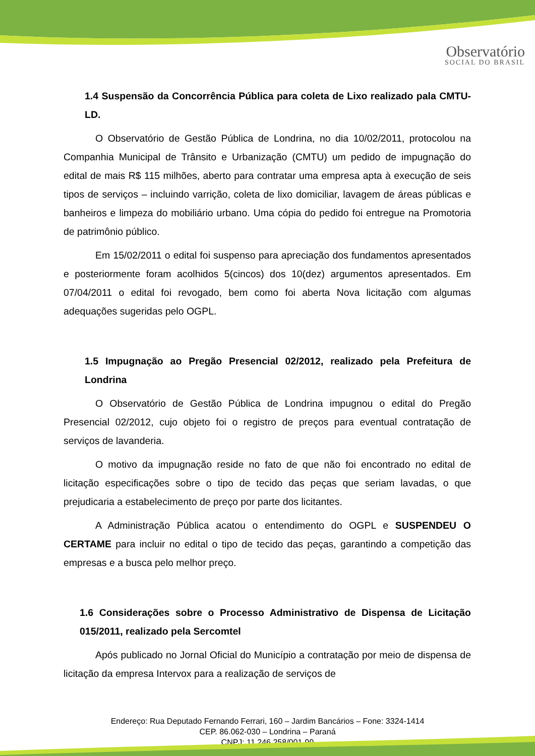Observatório
SOCIAL DO BRASIL
1.4 Suspensão da Concorrência Pública para coleta de Lixo realizado pala CMTU-LD.
O Observatório de Gestão Pública de Londrina, no dia 10/02/2011, protocolou na Companhia Municipal de Trânsito e Urbanização (CMTU) um pedido de impugnação do edital de mais R$ 115 milhões, aberto para contratar uma empresa apta à execução de seis tipos de serviços – incluindo varrição, coleta de lixo domiciliar, lavagem de áreas públicas e banheiros e limpeza do mobiliário urbano. Uma cópia do pedido foi entregue na Promotoria de patrimônio público.
Em 15/02/2011 o edital foi suspenso para apreciação dos fundamentos apresentados e posteriormente foram acolhidos 5(cincos) dos 10(dez) argumentos apresentados. Em 07/04/2011 o edital foi revogado, bem como foi aberta Nova licitação com algumas adequações sugeridas pelo OGPL.
1.5 Impugnação ao Pregão Presencial 02/2012, realizado pela Prefeitura de Londrina
O Observatório de Gestão Pública de Londrina impugnou o edital do Pregão Presencial 02/2012, cujo objeto foi o registro de preços para eventual contratação de serviços de lavanderia.
O motivo da impugnação reside no fato de que não foi encontrado no edital de licitação especificações sobre o tipo de tecido das peças que seriam lavadas, o que prejudicaria a estabelecimento de preço por parte dos licitantes.
A Administração Pública acatou o entendimento do OGPL e SUSPENDEU O CERTAME para incluir no edital o tipo de tecido das peças, garantindo a competição das empresas e a busca pelo melhor preço.
1.6 Considerações sobre o Processo Administrativo de Dispensa de Licitação 015/2011, realizado pela Sercomtel
Após publicado no Jornal Oficial do Município a contratação por meio de dispensa de licitação da empresa Intervox para a realização de serviços de
Endereço: Rua Deputado Fernando Ferrari, 160 – Jardim Bancários – Fone: 3324-1414
CEP. 86.062-030 – Londrina – Paraná
CNPJ: 11.246.258/001-99